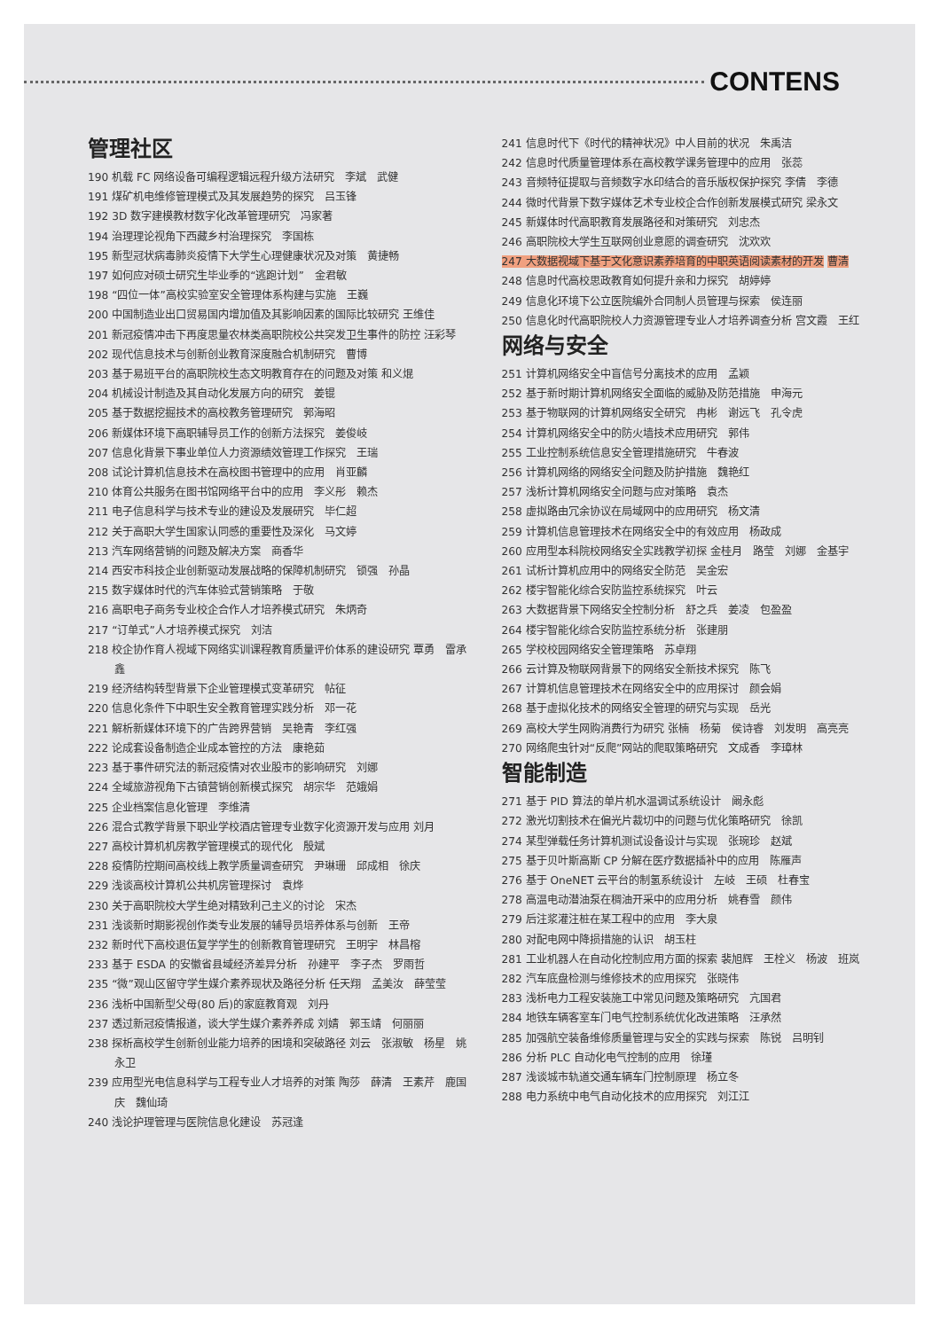CONTENS
管理社区
190 机载 FC 网络设备可编程逻辑远程升级方法研究　李斌　武健
191 煤矿机电维修管理模式及其发展趋势的探究　吕玉锋
192 3D 数字建模教材数字化改革管理研究　冯家著
194 治理理论视角下西藏乡村治理探究　李国栋
195 新型冠状病毒肺炎疫情下大学生心理健康状况及对策　黄捷畅
197 如何应对硕士研究生毕业季的“逃跑计划”　金君敏
198 “四位一体”高校实验室安全管理体系构建与实施　王巍
200 中国制造业出口贸易国内增加值及其影响因素的国际比较研究 王维佳
201 新冠疫情冲击下再度思量农林类高职院校公共突发卫生事件的防控 汪彩琴
202 现代信息技术与创新创业教育深度融合机制研究　曹博
203 基于易班平台的高职院校生态文明教育存在的问题及对策 和义焜
204 机械设计制造及其自动化发展方向的研究　姜锟
205 基于数据挖掘技术的高校教务管理研究　郭海昭
206 新媒体环境下高职辅导员工作的创新方法探究　姜俊岐
207 信息化背景下事业单位人力资源绩效管理工作探究　王瑞
208 试论计算机信息技术在高校图书管理中的应用　肖亚麟
210 体育公共服务在图书馆网络平台中的应用　李义彤　赖杰
211 电子信息科学与技术专业的建设及发展研究　毕仁超
212 关于高职大学生国家认同感的重要性及深化　马文婷
213 汽车网络营销的问题及解决方案　商香华
214 西安市科技企业创新驱动发展战略的保障机制研究　锁强　孙晶
215 数字媒体时代的汽车体验式营销策略　于敬
216 高职电子商务专业校企合作人才培养模式研究　朱炳奇
217 “订单式”人才培养模式探究　刘洁
218 校企协作育人视域下网络实训课程教育质量评价体系的建设研究 覃勇　雷承鑫
219 经济结构转型背景下企业管理模式变革研究　帖征
220 信息化条件下中职生安全教育管理实践分析　邓一花
221 解析新媒体环境下的广告跨界营销　吴艳青　李红强
222 论成套设备制造企业成本管控的方法　康艳茹
223 基于事件研究法的新冠疫情对农业股市的影响研究　刘娜
224 全域旅游视角下古镇营销创新模式探究　胡宗华　范娥娟
225 企业档案信息化管理　李维清
226 混合式教学背景下职业学校酒店管理专业数字化资源开发与应用 刘月
227 高校计算机机房教学管理模式的现代化　殷斌
228 疫情防控期间高校线上教学质量调查研究　尹琳珊　邱成相　徐庆
229 浅谈高校计算机公共机房管理探讨　袁烨
230 关于高职院校大学生绝对精致利己主义的讨论　宋杰
231 浅谈新时期影视创作类专业发展的辅导员培养体系与创新　王帝
232 新时代下高校退伍复学学生的创新教育管理研究　王明宇　林昌榕
233 基于 ESDA 的安徽省县域经济差异分析　孙建平　李子杰　罗雨哲
235 “微”观山区留守学生媒介素养现状及路径分析 任天翔　孟美汝　薛莹莹
236 浅析中国新型父母(80 后)的家庭教育观　刘丹
237 透过新冠疫情报道，谈大学生媒介素养养成 刘婧　郭玉靖　何丽丽
238 探析高校学生创新创业能力培养的困境和突破路径 刘云　张淑敏　杨星　姚永卫
239 应用型光电信息科学与工程专业人才培养的对策 陶莎　薛清　王素芹　鹿国庆　魏仙琦
240 浅论护理管理与医院信息化建设　苏冠逢
241 信息时代下《时代的精神状况》中人目前的状况　朱禹洁
242 信息时代质量管理体系在高校教学课务管理中的应用　张蕊
243 音频特征提取与音频数字水印结合的音乐版权保护探究 李倩　李德
244 微时代背景下数字媒体艺术专业校企合作创新发展模式研究 梁永文
245 新媒体时代高职教育发展路径和对策研究　刘忠杰
246 高职院校大学生互联网创业意愿的调查研究　沈欢欢
247 大数据视域下基于文化意识素养培育的中职英语阅读素材的开发 曹清
248 信息时代高校思政教育如何提升亲和力探究　胡婷婷
249 信息化环境下公立医院编外合同制人员管理与探索　侯连丽
250 信息化时代高职院校人力资源管理专业人才培养调查分析 宫文霞　王红
网络与安全
251 计算机网络安全中盲信号分离技术的应用　孟颖
252 基于新时期计算机网络安全面临的威胁及防范措施　申海元
253 基于物联网的计算机网络安全研究　冉彬　谢远飞　孔令虎
254 计算机网络安全中的防火墙技术应用研究　郭伟
255 工业控制系统信息安全管理措施研究　牛春波
256 计算机网络的网络安全问题及防护措施　魏艳红
257 浅析计算机网络安全问题与应对策略　袁杰
258 虚拟路由冗余协议在局域网中的应用研究　杨文清
259 计算机信息管理技术在网络安全中的有效应用　杨政成
260 应用型本科院校网络安全实践教学初探 金桂月　路莹　刘娜　金基宇
261 试析计算机应用中的网络安全防范　吴金宏
262 楼宇智能化综合安防监控系统探究　叶云
263 大数据背景下网络安全控制分析　舒之兵　姜凌　包盈盈
264 楼宇智能化综合安防监控系统分析　张建朋
265 学校校园网络安全管理策略　苏卓翔
266 云计算及物联网背景下的网络安全新技术探究　陈飞
267 计算机信息管理技术在网络安全中的应用探讨　颜会娟
268 基于虚拟化技术的网络安全管理的研究与实现　岳光
269 高校大学生网购消费行为研究 张楠　杨菊　侯诗睿　刘发明　高亮亮
270 网络爬虫针对“反爬”网站的爬取策略研究　文成香　李璋林
智能制造
271 基于 PID 算法的单片机水温调试系统设计　阚永彪
272 激光切割技术在偏光片裁切中的问题与优化策略研究　徐凯
274 某型弹载任务计算机测试设备设计与实现　张琬珍　赵斌
275 基于贝叶斯高斯 CP 分解在医疗数据插补中的应用　陈雁声
276 基于 OneNET 云平台的制氢系统设计　左岐　王硕　杜春宝
278 高温电动潜油泵在稠油开采中的应用分析　姚春雪　颜伟
279 后注浆灌注桩在某工程中的应用　李大泉
280 对配电网中降损措施的认识　胡玉柱
281 工业机器人在自动化控制应用方面的探索 裴旭辉　王栓义　杨波　班岚
282 汽车底盘检测与维修技术的应用探究　张晓伟
283 浅析电力工程安装施工中常见问题及策略研究　亢国君
284 地铁车辆客室车门电气控制系统优化改进策略　汪承然
285 加强航空装备维修质量管理与安全的实践与探索　陈锐　吕明钊
286 分析 PLC 自动化电气控制的应用　徐瑾
287 浅谈城市轨道交通车辆车门控制原理　杨立冬
288 电力系统中电气自动化技术的应用探究　刘江江